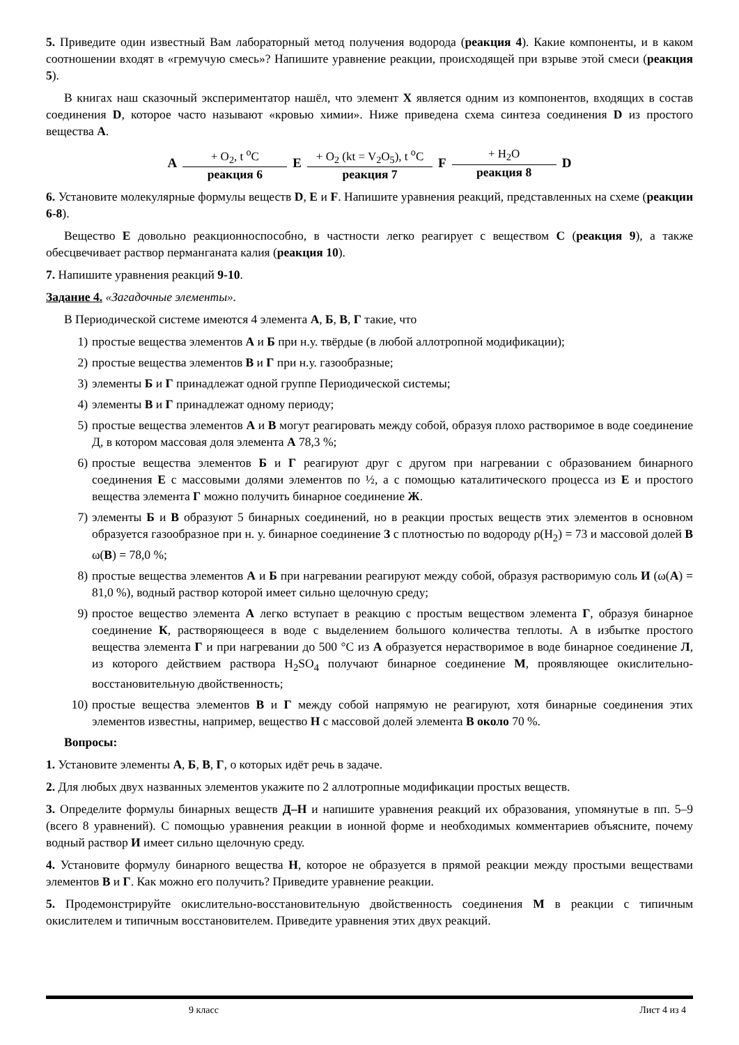5. Приведите один известный Вам лабораторный метод получения водорода (реакция 4). Какие компоненты, и в каком соотношении входят в «гремучую смесь»? Напишите уравнение реакции, происходящей при взрыве этой смеси (реакция 5).
В книгах наш сказочный экспериментатор нашёл, что элемент X является одним из компонентов, входящих в состав соединения D, которое часто называют «кровью химии». Ниже приведена схема синтеза соединения D из простого вещества A.
A + O<sub>2</sub>, t <sup>o</sup>C реакция 6 E + O<sub>2</sub> (kt = V<sub>2</sub>O<sub>5</sub>), t <sup>o</sup>C реакция 7 F + H<sub>2</sub>O реакция 8 D
6. Установите молекулярные формулы веществ D, E и F. Напишите уравнения реакций, представленных на схеме (реакции 6-8).
Вещество E довольно реакционноспособно, в частности легко реагирует с веществом C (реакция 9), а также обесцвечивает раствор перманганата калия (реакция 10).
7. Напишите уравнения реакций 9-10.
Задание 4. «Загадочные элементы».
В Периодической системе имеются 4 элемента А, Б, В, Г такие, что
1) простые вещества элементов А и Б при н.у. твёрдые (в любой аллотропной модификации);
2) простые вещества элементов В и Г при н.у. газообразные;
3) элементы Б и Г принадлежат одной группе Периодической системы;
4) элементы В и Г принадлежат одному периоду;
5) простые вещества элементов А и В могут реагировать между собой, образуя плохо растворимое в воде соединение Д, в котором массовая доля элемента А 78,3 %;
6) простые вещества элементов Б и Г реагируют друг с другом при нагревании с образованием бинарного соединения Е с массовыми долями элементов по ½, а с помощью каталитического процесса из Е и простого вещества элемента Г можно получить бинарное соединение Ж.
7) элементы Б и В образуют 5 бинарных соединений, но в реакции простых веществ этих элементов в основном образуется газообразное при н. у. бинарное соединение З с плотностью по водороду ρ(H<sub>2</sub>) = 73 и массовой долей В ω(В) = 78,0 %;
8) простые вещества элементов А и Б при нагревании реагируют между собой, образуя растворимую соль И (ω(А) = 81,0 %), водный раствор которой имеет сильно щелочную среду;
9) простое вещество элемента А легко вступает в реакцию с простым веществом элемента Г, образуя бинарное соединение К, растворяющееся в воде с выделением большого количества теплоты. А в избытке простого вещества элемента Г и при нагревании до 500 °C из А образуется нерастворимое в воде бинарное соединение Л, из которого действием раствора H<sub>2</sub>SO<sub>4</sub> получают бинарное соединение М, проявляющее окислительно-восстановительную двойственность;
10) простые вещества элементов В и Г между собой напрямую не реагируют, хотя бинарные соединения этих элементов известны, например, вещество Н с массовой долей элемента В около 70 %.
Вопросы:
1. Установите элементы А, Б, В, Г, о которых идёт речь в задаче.
2. Для любых двух названных элементов укажите по 2 аллотропные модификации простых веществ.
3. Определите формулы бинарных веществ Д–Н и напишите уравнения реакций их образования, упомянутые в пп. 5–9 (всего 8 уравнений). С помощью уравнения реакции в ионной форме и необходимых комментариев объясните, почему водный раствор И имеет сильно щелочную среду.
4. Установите формулу бинарного вещества Н, которое не образуется в прямой реакции между простыми веществами элементов В и Г. Как можно его получить? Приведите уравнение реакции.
5. Продемонстрируйте окислительно-восстановительную двойственность соединения М в реакции с типичным окислителем и типичным восстановителем. Приведите уравнения этих двух реакций.
9 класс Лист 4 из 4